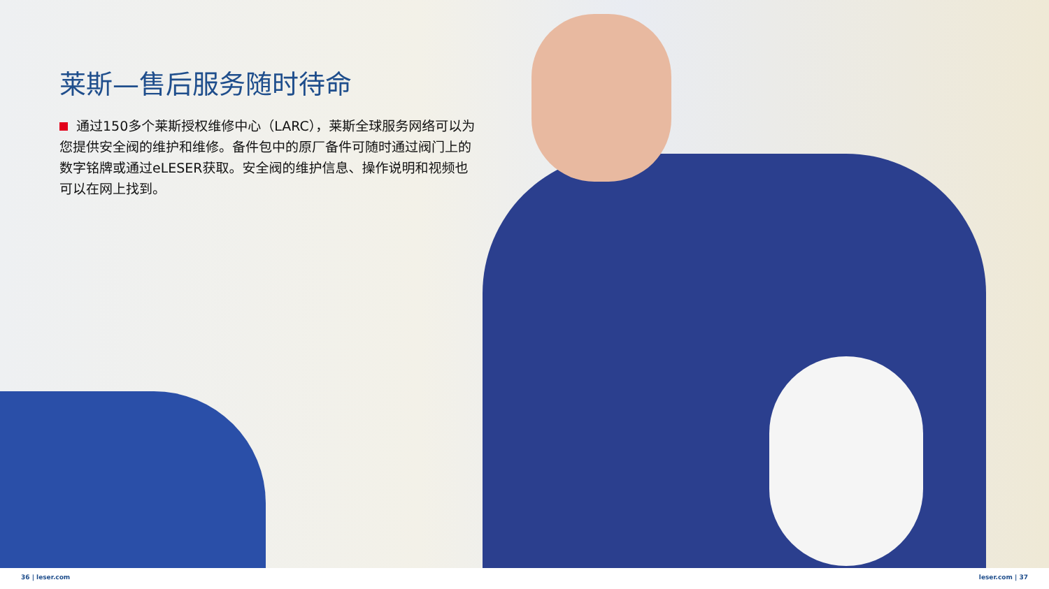莱斯—售后服务随时待命
通过150多个莱斯授权维修中心（LARC），莱斯全球服务网络可以为您提供安全阀的维护和维修。备件包中的原厂备件可随时通过阀门上的数字铭牌或通过eLESER获取。安全阀的维护信息、操作说明和视频也可以在网上找到。
36 | leser.com leser.com | 37